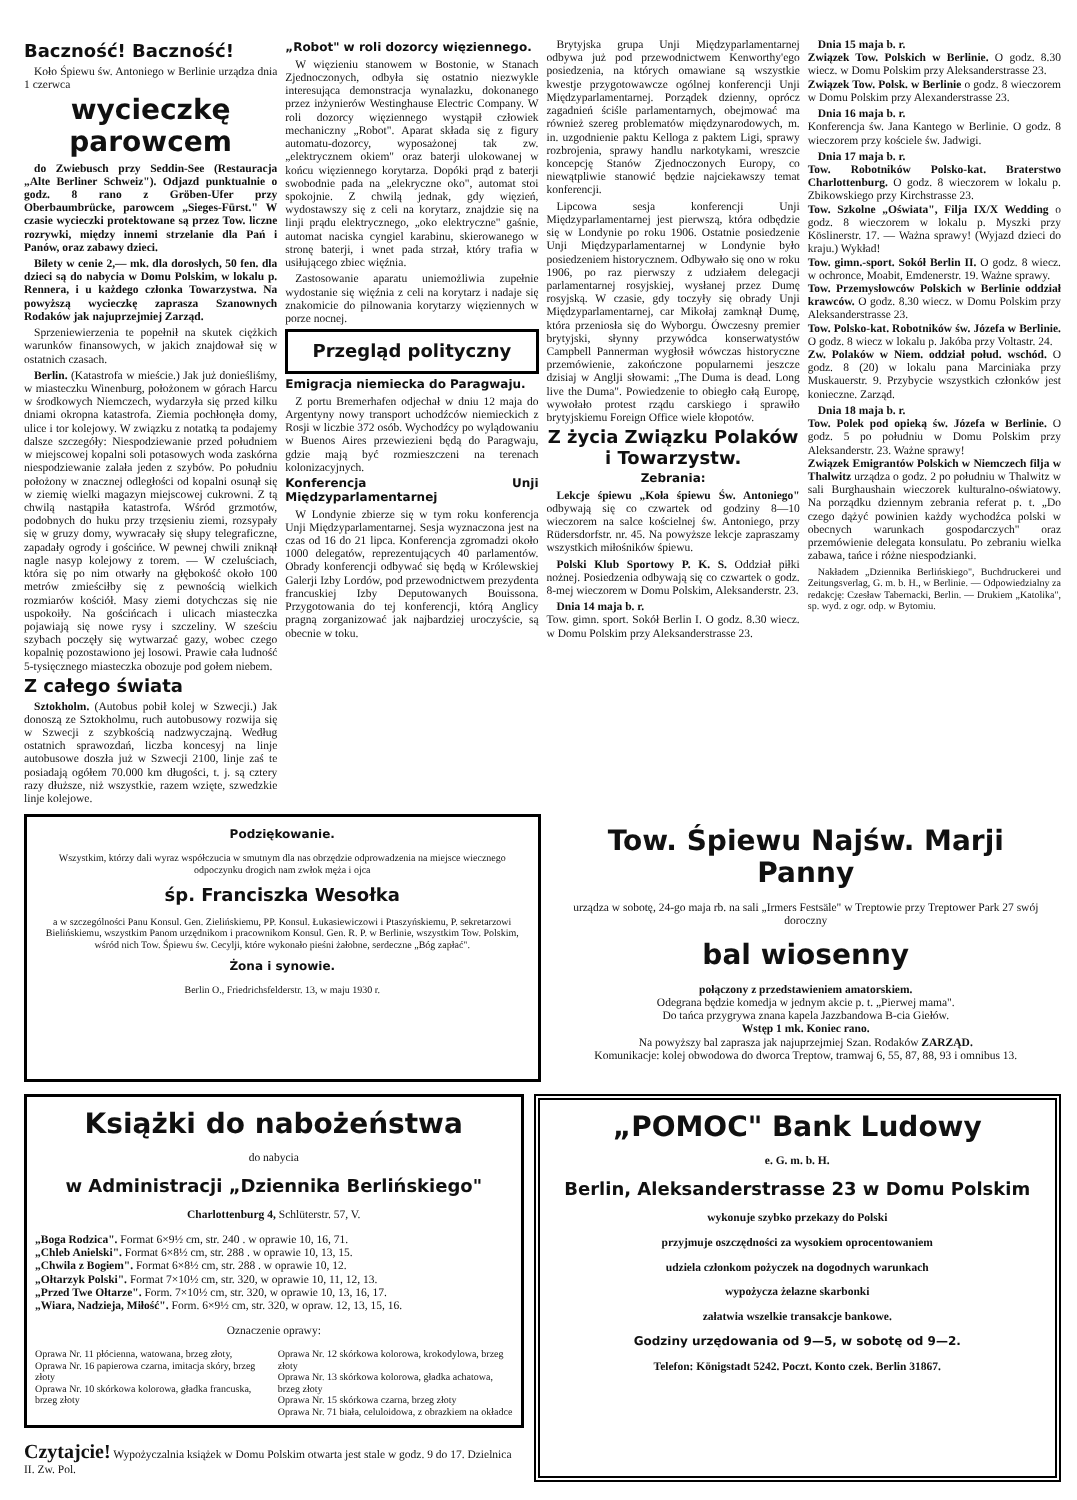Baczność! Baczność!
Koło Śpiewu św. Antoniego w Berlinie urządza dnia 1 czerwca
wycieczkę parowcem
do Zwiebusch przy Seddin-See (Restauracja „Alte Berliner Schweiz"). Odjazd punktualnie o godz. 8 rano z Gröben-Ufer przy Oberbaumbrücke, parowcem „Sieges-Fürst." W czasie wycieczki protektowane są przez Tow. liczne rozrywki, między innemi strzelanie dla Pań i Panów, oraz zabawy dzieci.
Bilety w cenie 2,— mk. dla dorosłych, 50 fen. dla dzieci są do nabycia w Domu Polskim, w lokalu p. Rennera, i u każdego członka Towarzystwa. Na powyższą wycieczkę zaprasza Szanownych Rodaków jak najuprzejmiej Zarząd.
Sprzeniewierzenia te popełnił na skutek ciężkich warunków finansowych, w jakich znajdował się w ostatnich czasach.
Berlin. (Katastrofa w mieście.) Jak już donieśliśmy, w miasteczku Winenburg, położonem w górach Harcu w środkowych Niemczech, wydarzyła się przed kilku dniami okropna katastrofa. Ziemia pochłonęła domy, ulice i tor kolejowy. W związku z notatką ta podajemy dalsze szczegóły: Niespodziewanie przed południem w miejscowej kopalni soli potasowych woda zaskórna niespodziewanie zalała jeden z szybów. Po południu położony w znacznej odległości od kopalni osunął się w ziemię wielki magazyn miejscowej cukrowni. Z tą chwilą nastąpiła katastrofa. Wśród grzmotów, podobnych do huku przy trzęsieniu ziemi, rozsypały się w gruzy domy, wywracały się słupy telegraficzne, zapadały ogrody i gościńce. W pewnej chwili zniknął nagle nasyp kolejowy z torem. — W czeluściach, która się po nim otwarły na głębokość około 100 metrów zmieściłby się z pewnością wielkich rozmiarów kościół. Masy ziemi dotychczas się nie uspokoiły. Na gościńcach i ulicach miasteczka pojawiają się nowe rysy i szczeliny. W sześciu szybach poczęły się wytwarzać gazy, wobec czego kopalnię pozostawiono jej losowi. Prawie cała ludność 5-tysięcznego miasteczka obozuje pod gołem niebem.
Z całego świata
Sztokholm. (Autobus pobił kolej w Szwecji.) Jak donoszą ze Sztokholmu, ruch autobusowy rozwija się w Szwecji z szybkością nadzwyczajną. Według ostatnich sprawozdań, liczba koncesyj na linje autobusowe doszła już w Szwecji 2100, linje zaś te posiadają ogółem 70.000 km długości, t. j. są cztery razy dłuższe, niż wszystkie, razem wzięte, szwedzkie linje kolejowe.
„Robot" w roli dozorcy więziennego.
W więzieniu stanowem w Bostonie, w Stanach Zjednoczonych, odbyła się ostatnio niezwykle interesująca demonstracja wynalazku, dokonanego przez inżynierów Westinghause Electric Company. W roli dozorcy więziennego wystąpił człowiek mechaniczny „Robot". Aparat składa się z figury automatu-dozorcy, wyposażonej tak zw. „elektrycznem okiem" oraz baterji ulokowanej w końcu więziennego korytarza. Dopóki prąd z baterji swobodnie pada na „elekryczne oko", automat stoi spokojnie. Z chwilą jednak, gdy więzień, wydostawszy się z celi na korytarz, znajdzie się na linji prądu elektrycznego, „oko elektryczne" gaśnie, automat naciska cyngiel karabinu, skierowanego w stronę baterji, i wnet pada strzał, który trafia w usiłującego zbiec więźnia.
Zastosowanie aparatu uniemożliwia zupełnie wydostanie się więźnia z celi na korytarz i nadaje się znakomicie do pilnowania korytarzy więziennych w porze nocnej.
Przegląd polityczny
Emigracja niemiecka do Paragwaju.
Z portu Bremerhafen odjechał w dniu 12 maja do Argentyny nowy transport uchodźców niemieckich z Rosji w liczbie 372 osób. Wychodźcy po wylądowaniu w Buenos Aires przewiezieni będą do Paragwaju, gdzie mają być rozmieszczeni na terenach kolonizacyjnych.
Konferencja Unji Międzyparlamentarnej
W Londynie zbierze się w tym roku konferencja Unji Międzyparlamentarnej. Sesja wyznaczona jest na czas od 16 do 21 lipca. Konferencja zgromadzi około 1000 delegatów, reprezentujących 40 parlamentów. Obrady konferencji odbywać się będą w Królewskiej Galerji Izby Lordów, pod przewodnictwem prezydenta francuskiej Izby Deputowanych Bouissona. Przygotowania do tej konferencji, którą Anglicy pragną zorganizować jak najbardziej uroczyście, są obecnie w toku.
Brytyjska grupa Unji Międzyparlamentarnej odbywa już pod przewodnictwem Kenworthy'ego posiedzenia, na których omawiane są wszystkie kwestje przygotowawcze ogólnej konferencji Unji Międzyparlamentarnej. Porządek dzienny, oprócz zagadnień ściśle parlamentarnych, obejmować ma również szereg problematów międzynarodowych, m. in. uzgodnienie paktu Kelloga z paktem Ligi, sprawy rozbrojenia, sprawy handlu narkotykami, wreszcie koncepcję Stanów Zjednoczonych Europy, co niewątpliwie stanowić będzie najciekawszy temat konferencji.
Lipcowa sesja konferencji Unji Międzyparlamentarnej jest pierwszą, która odbędzie się w Londynie po roku 1906. Ostatnie posiedzenie Unji Międzyparlamentarnej w Londynie było posiedzeniem historycznem. Odbywało się ono w roku 1906, po raz pierwszy z udziałem delegacji parlamentarnej rosyjskiej, wysłanej przez Dumę rosyjską. W czasie, gdy toczyły się obrady Unji Międzyparlamentarnej, car Mikołaj zamknął Dumę, która przeniosła się do Wyborgu. Ówczesny premier brytyjski, słynny przywódca konserwatystów Campbell Pannerman wygłosił wówczas historyczne przemówienie, zakończone popularnemi jeszcze dzisiaj w Anglji słowami: „The Duma is dead. Long live the Duma". Powiedzenie to obiegło całą Europę, wywołało protest rządu carskiego i sprawiło brytyjskiemu Foreign Office wiele kłopotów.
Z życia Związku Polaków i Towarzystw.
Zebrania:
Lekcje śpiewu „Koła śpiewu Św. Antoniego" odbywają się co czwartek od godziny 8—10 wieczorem na salce kościelnej św. Antoniego, przy Rüdersdorfstr. nr. 45. Na powyższe lekcje zapraszamy wszystkich miłośników śpiewu.
Polski Klub Sportowy P. K. S. Oddział piłki nożnej. Posiedzenia odbywają się co czwartek o godz. 8-mej wieczorem w Domu Polskim, Aleksanderstr. 23.
Dnia 14 maja b. r.
Tow. gimn. sport. Sokół Berlin I. O godz. 8.30 wiecz. w Domu Polskim przy Aleksanderstrasse 23.
Dnia 15 maja b. r.
Związek Tow. Polskich w Berlinie. O godz. 8.30 wiecz. w Domu Polskim przy Aleksanderstrasse 23.
Związek Tow. Polsk. w Berlinie o godz. 8 wieczorem w Domu Polskim przy Alexanderstrasse 23.
Dnia 16 maja b. r.
Konferencja św. Jana Kantego w Berlinie. O godz. 8 wieczorem przy kościele św. Jadwigi.
Dnia 17 maja b. r.
Tow. Robotników Polsko-kat. Braterstwo Charlottenburg. O godz. 8 wieczorem w lokalu p. Zbikowskiego przy Kirchstrasse 23.
Tow. Szkolne „Oświata", Filja IX/X Wedding o godz. 8 wieczorem w lokalu p. Myszki przy Köslinerstr. 17. — Ważna sprawy! (Wyjazd dzieci do kraju.) Wykład!
Tow. gimn.-sport. Sokół Berlin II. O godz. 8 wiecz. w ochronce, Moabit, Emdenerstr. 19. Ważne sprawy.
Tow. Przemysłowców Polskich w Berlinie oddział krawców. O godz. 8.30 wiecz. w Domu Polskim przy Aleksanderstrasse 23.
Tow. Polsko-kat. Robotników św. Józefa w Berlinie. O godz. 8 wiecz w lokalu p. Jakóba przy Voltastr. 24.
Zw. Polaków w Niem. oddział połud. wschód. O godz. 8 (20) w lokalu pana Marciniaka przy Muskauerstr. 9. Przybycie wszystkich członków jest konieczne. Zarząd.
Dnia 18 maja b. r.
Tow. Polek pod opieką św. Józefa w Berlinie. O godz. 5 po południu w Domu Polskim przy Aleksanderstr. 23. Ważne sprawy!
Związek Emigrantów Polskich w Niemczech filja w Thalwitz urządza o godz. 2 po południu w Thalwitz w sali Burghaushain wieczorek kulturalno-oświatowy. Na porządku dziennym zebrania referat p. t. „Do czego dążyć powinien każdy wychodźca polski w obecnych warunkach gospodarczych" oraz przemówienie delegata konsulatu. Po zebraniu wielka zabawa, tańce i różne niespodzianki.
Nakładem „Dziennika Berlińskiego", Buchdruckerei und Zeitungsverlag, G. m. b. H., w Berlinie. — Odpowiedzialny za redakcję: Czesław Tabernacki, Berlin. — Drukiem „Katolika", sp. wyd. z ogr. odp. w Bytomiu.
Podziękowanie.
Wszystkim, którzy dali wyraz współczucia w smutnym dla nas obrzędzie odprowadzenia na miejsce wiecznego odpoczynku drogich nam zwłok męża i ojca
śp. Franciszka Wesołka
a w szczególności Panu Konsul. Gen. Zielińskiemu, PP. Konsul. Łukasiewiczowi i Ptaszyńskiemu, P. sekretarzowi Bielińskiemu, wszystkim Panom urzędnikom i pracownikom Konsul. Gen. R. P. w Berlinie, wszystkim Tow. Polskim, wśród nich Tow. Śpiewu św. Cecylji, które wykonało pieśni żałobne, serdeczne „Bóg zapłać".
Żona i synowie.
Berlin O., Friedrichsfelderstr. 13, w maju 1930 r.
Tow. Śpiewu Najśw. Marji Panny
urządza w sobotę, 24-go maja rb. na sali „Irmers Festsäle" w Treptowie przy Treptower Park 27 swój doroczny
bal wiosenny
połączony z przedstawieniem amatorskiem.
Odegrana będzie komedja w jednym akcie p. t. „Pierwej mama".
Do tańca przygrywa znana kapela Jazzbandowa B-cia Giełów.
Wstęp 1 mk. Koniec rano.
Na powyższy bal zaprasza jak najuprzejmiej Szan. Rodaków ZARZĄD.
Komunikacje: kolej obwodowa do dworca Treptow, tramwaj 6, 55, 87, 88, 93 i omnibus 13.
Książki do nabożeństwa
do nabycia
w Administracji „Dziennika Berlińskiego"
Charlottenburg 4, Schlüterstr. 57, V.
„Boga Rodzica". Format 6×9½ cm, str. 240 . w oprawie 10, 16, 71.
„Chleb Anielski". Format 6×8½ cm, str. 288 . w oprawie 10, 13, 15.
„Chwila z Bogiem". Format 6×8½ cm, str. 288 . w oprawie 10, 12.
„Ołtarzyk Polski". Format 7×10½ cm, str. 320, w oprawie 10, 11, 12, 13.
„Przed Twe Ołtarze". Form. 7×10½ cm, str. 320, w oprawie 10, 13, 16, 17.
„Wiara, Nadzieja, Miłość". Form. 6×9½ cm, str. 320, w opraw. 12, 13, 15, 16.
Oznaczenie oprawy:
Oprawa Nr. 11 płócienna, watowana, brzeg złoty,
Oprawa Nr. 16 papierowa czarna, imitacja skóry, brzeg złoty
Oprawa Nr. 10 skórkowa kolorowa, gładka francuska, brzeg złoty
Oprawa Nr. 12 skórkowa kolorowa, krokodylowa, brzeg złoty
Oprawa Nr. 13 skórkowa kolorowa, gładka achatowa, brzeg złoty
Oprawa Nr. 15 skórkowa czarna, brzeg złoty
Oprawa Nr. 71 biała, celuloidowa, z obrazkiem na okładce
Czytajcie! Wypożyczalnia książek w Domu Polskim otwarta jest stale w godz. 9 do 17. Dzielnica II. Zw. Pol.
„POMOC" Bank Ludowy
e. G. m. b. H.
Berlin, Aleksanderstrasse 23 w Domu Polskim
wykonuje szybko przekazy do Polski
przyjmuje oszczędności za wysokiem oprocentowaniem
udziela członkom pożyczek na dogodnych warunkach
wypożycza żelazne skarbonki
załatwia wszelkie transakcje bankowe.
Godziny urzędowania od 9—5, w sobotę od 9—2.
Telefon: Königstadt 5242. Poczt. Konto czek. Berlin 31867.